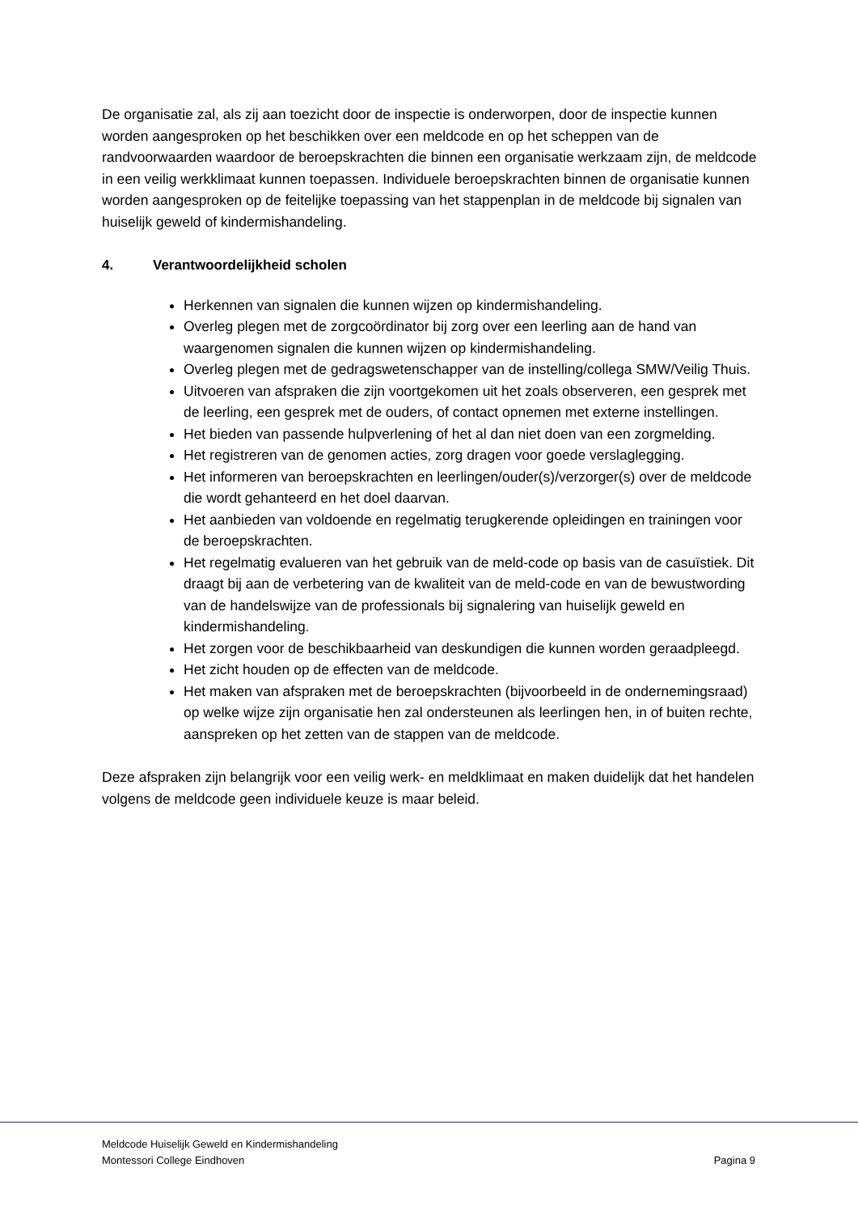De organisatie zal, als zij aan toezicht door de inspectie is onderworpen, door de inspectie kunnen worden aangesproken op het beschikken over een meldcode en op het scheppen van de randvoorwaarden waardoor de beroepskrachten die binnen een organisatie werkzaam zijn, de meldcode in een veilig werkklimaat kunnen toepassen. Individuele beroepskrachten binnen de organisatie kunnen worden aangesproken op de feitelijke toepassing van het stappenplan in de meldcode bij signalen van huiselijk geweld of kindermishandeling.
4. Verantwoordelijkheid scholen
Herkennen van signalen die kunnen wijzen op kindermishandeling.
Overleg plegen met de zorgcoördinator bij zorg over een leerling aan de hand van waargenomen signalen die kunnen wijzen op kindermishandeling.
Overleg plegen met de gedragswetenschapper van de instelling/collega SMW/Veilig Thuis.
Uitvoeren van afspraken die zijn voortgekomen uit het zoals observeren, een gesprek met de leerling, een gesprek met de ouders, of contact opnemen met externe instellingen.
Het bieden van passende hulpverlening of het al dan niet doen van een zorgmelding.
Het registreren van de genomen acties, zorg dragen voor goede verslaglegging.
Het informeren van beroepskrachten en leerlingen/ouder(s)/verzorger(s) over de meldcode die wordt gehanteerd en het doel daarvan.
Het aanbieden van voldoende en regelmatig terugkerende opleidingen en trainingen voor de beroepskrachten.
Het regelmatig evalueren van het gebruik van de meld-code op basis van de casuïstiek. Dit draagt bij aan de verbetering van de kwaliteit van de meld-code en van de bewustwording van de handelswijze van de professionals bij signalering van huiselijk geweld en kindermishandeling.
Het zorgen voor de beschikbaarheid van deskundigen die kunnen worden geraadpleegd.
Het zicht houden op de effecten van de meldcode.
Het maken van afspraken met de beroepskrachten (bijvoorbeeld in de ondernemingsraad) op welke wijze zijn organisatie hen zal ondersteunen als leerlingen hen, in of buiten rechte, aanspreken op het zetten van de stappen van de meldcode.
Deze afspraken zijn belangrijk voor een veilig werk- en meldklimaat en maken duidelijk dat het handelen volgens de meldcode geen individuele keuze is maar beleid.
Meldcode Huiselijk Geweld en Kindermishandeling
Montessori College Eindhoven Pagina 9